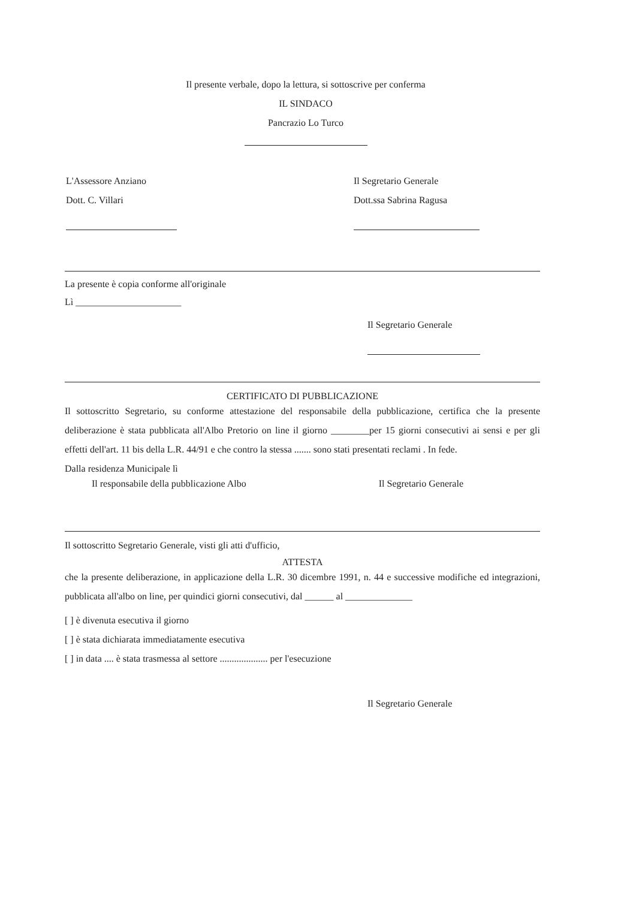Il presente verbale, dopo la lettura, si sottoscrive per conferma
IL SINDACO
Pancrazio Lo Turco
L'Assessore Anziano
Dott. C. Villari
Il Segretario Generale
Dott.ssa Sabrina Ragusa
La presente è copia conforme all'originale
Lì ______________________
Il Segretario Generale
CERTIFICATO DI PUBBLICAZIONE
Il sottoscritto Segretario, su conforme attestazione del responsabile della pubblicazione, certifica che la presente deliberazione è stata pubblicata all'Albo Pretorio on line il giorno ________per 15 giorni consecutivi ai sensi e per gli effetti dell'art. 11 bis della L.R. 44/91 e che contro la stessa ....... sono stati presentati reclami . In fede.
Dalla residenza Municipale lì
Il responsabile della pubblicazione Albo Il Segretario Generale
Il sottoscritto Segretario Generale, visti gli atti d'ufficio,
ATTESTA
che la presente deliberazione, in applicazione della L.R. 30 dicembre 1991, n. 44 e successive modifiche ed integrazioni, pubblicata all'albo on line, per quindici giorni consecutivi, dal ______ al ______________
[ ] è divenuta esecutiva il giorno
[ ] è stata dichiarata immediatamente esecutiva
[ ] in data .... è stata trasmessa al settore .................... per l'esecuzione
Il Segretario Generale